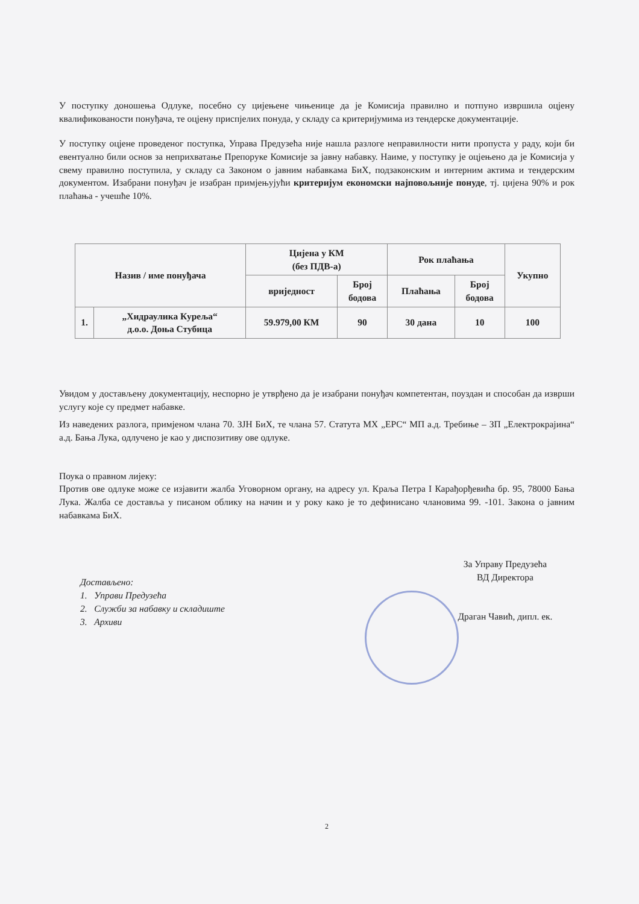У поступку доношења Одлуке, посебно су цијењене чињенице да је Комисија правилно и потпуно извршила оцјену квалификованости понуђача, те оцјену приспјелих понуда, у складу са критеријумима из тендерске документације.
У поступку оцјене проведеног поступка, Управа Предузећа није нашла разлоге неправилности нити пропуста у раду, који би евентуално били основ за неприхватање Препоруке Комисије за јавну набавку. Наиме, у поступку је оцјењено да је Комисија у свему правилно поступила, у складу са Законом о јавним набавкама БиХ, подзаконским и интерним актима и тендерским документом. Изабрани понуђач је изабран примјењујући критеријум економски најповољније понуде, тј. цијена 90% и рок плаћања - учешће 10%.
| Назив / име понуђача | | Цијена у КМ (без ПДВ-а) | | Рок плаћања | | Укупно |
| --- | --- | --- | --- | --- | --- | --- |
| | | вриједност | Број бодова | Плаћања | Број бодова | |
| 1. | „Хидраулика Курељa“ д.о.о. Доња Стубица | 59.979,00 КМ | 90 | 30 дана | 10 | 100 |
Увидом у достављену документацију, неспорно је утврђено да је изабрани понуђач компетентан, поуздан и способан да изврши услугу које су предмет набавке.
Из наведених разлога, примјеном члана 70. ЗЈН БиХ, те члана 57. Статута МХ „ЕРС“ МП а.д. Требиње – ЗП „Електрокрајина“ а.д. Бања Лука, одлучено је као у диспозитиву ове одлуке.
Поука о правном лијеку:
Против ове одлуке може се изјавити жалба Уговорном органу, на адресу ул. Краља Петра I Карађорђевића бр. 95, 78000 Бања Лука. Жалба се доставља у писаном облику на начин и у року како је то дефинисано члановима 99. -101. Закона о јавним набавкама БиХ.
Достављено:
1. Управи Предузећа
2. Служби за набавку и складиште
3. Архиви
За Управу Предузећа
ВД Директора
Драган Чавић, дипл. ек.
2